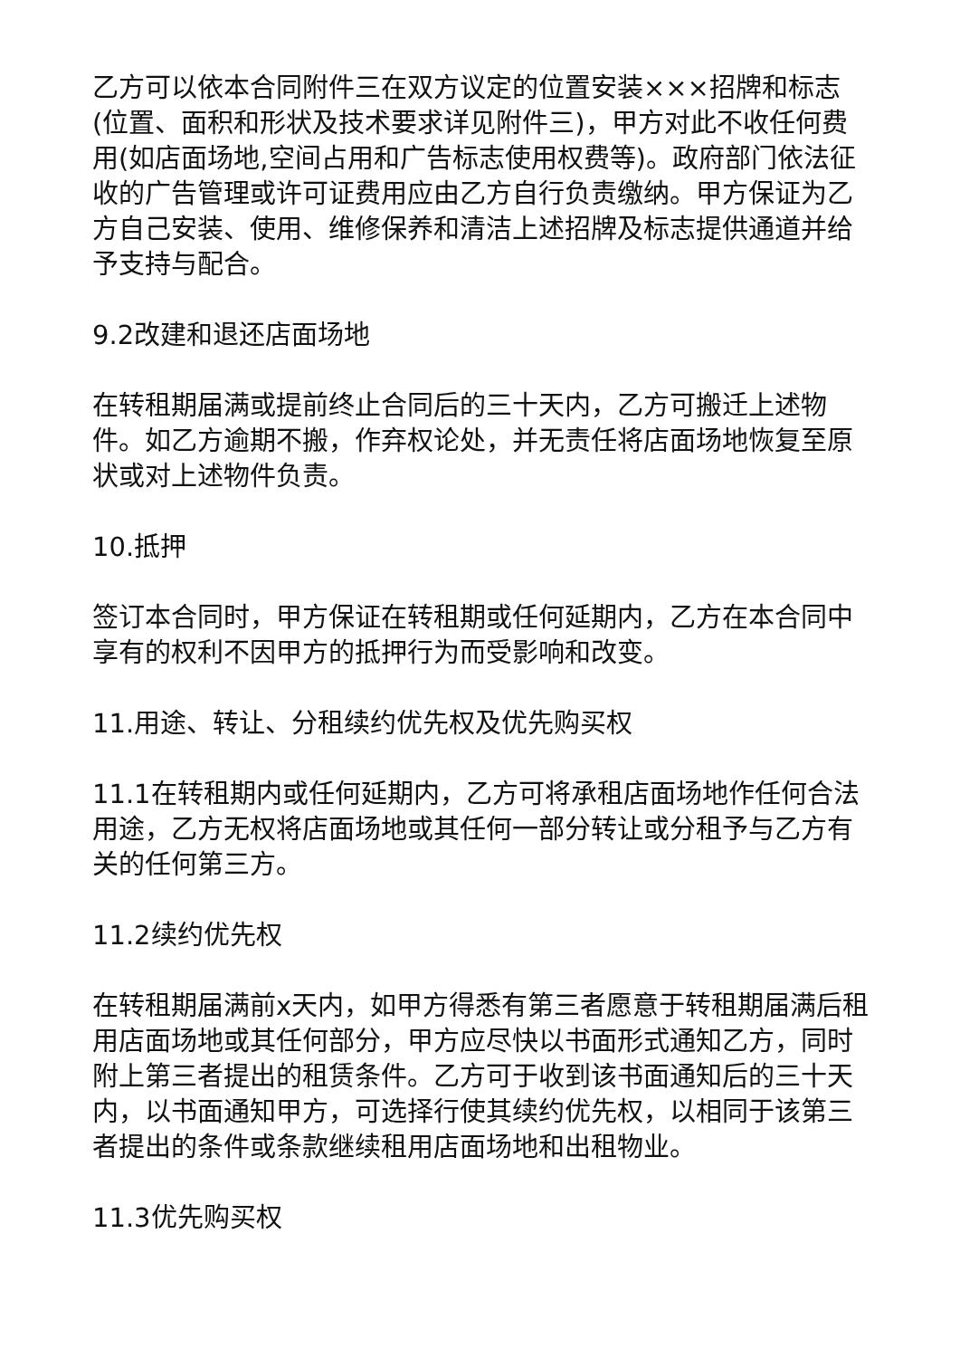乙方可以依本合同附件三在双方议定的位置安装×××招牌和标志(位置、面积和形状及技术要求详见附件三)，甲方对此不收任何费用(如店面场地,空间占用和广告标志使用权费等)。政府部门依法征收的广告管理或许可证费用应由乙方自行负责缴纳。甲方保证为乙方自己安装、使用、维修保养和清洁上述招牌及标志提供通道并给予支持与配合。
9.2改建和退还店面场地
在转租期届满或提前终止合同后的三十天内，乙方可搬迁上述物件。如乙方逾期不搬，作弃权论处，并无责任将店面场地恢复至原状或对上述物件负责。
10.抵押
签订本合同时，甲方保证在转租期或任何延期内，乙方在本合同中享有的权利不因甲方的抵押行为而受影响和改变。
11.用途、转让、分租续约优先权及优先购买权
11.1在转租期内或任何延期内，乙方可将承租店面场地作任何合法用途，乙方无权将店面场地或其任何一部分转让或分租予与乙方有关的任何第三方。
11.2续约优先权
在转租期届满前x天内，如甲方得悉有第三者愿意于转租期届满后租用店面场地或其任何部分，甲方应尽快以书面形式通知乙方，同时附上第三者提出的租赁条件。乙方可于收到该书面通知后的三十天内，以书面通知甲方，可选择行使其续约优先权，以相同于该第三者提出的条件或条款继续租用店面场地和出租物业。
11.3优先购买权